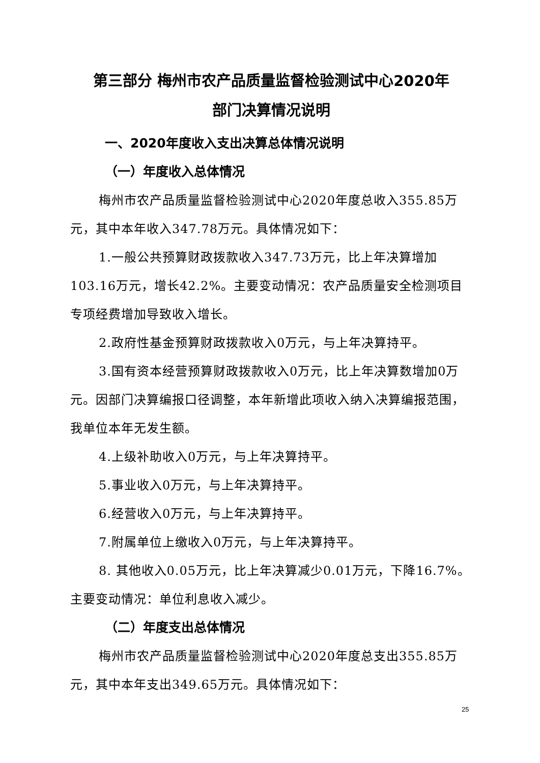第三部分 梅州市农产品质量监督检验测试中心2020年
部门决算情况说明
一、2020年度收入支出决算总体情况说明
（一）年度收入总体情况
梅州市农产品质量监督检验测试中心2020年度总收入355.85万元，其中本年收入347.78万元。具体情况如下：
1.一般公共预算财政拨款收入347.73万元，比上年决算增加103.16万元，增长42.2%。主要变动情况：农产品质量安全检测项目专项经费增加导致收入增长。
2.政府性基金预算财政拨款收入0万元，与上年决算持平。
3.国有资本经营预算财政拨款收入0万元，比上年决算数增加0万元。因部门决算编报口径调整，本年新增此项收入纳入决算编报范围，我单位本年无发生额。
4.上级补助收入0万元，与上年决算持平。
5.事业收入0万元，与上年决算持平。
6.经营收入0万元，与上年决算持平。
7.附属单位上缴收入0万元，与上年决算持平。
8. 其他收入0.05万元，比上年决算减少0.01万元，下降16.7%。主要变动情况：单位利息收入减少。
（二）年度支出总体情况
梅州市农产品质量监督检验测试中心2020年度总支出355.85万元，其中本年支出349.65万元。具体情况如下：
25